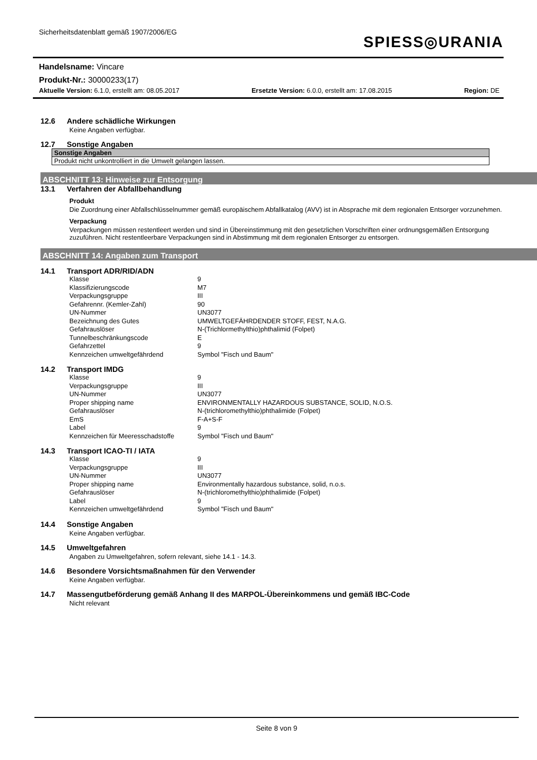Sicherheitsdatenblatt gemäß 1907/2006/EG
SPIESS◎URANIA
Handelsname: Vincare
Produkt-Nr.: 30000233(17)
Aktuelle Version: 6.1.0, erstellt am: 08.05.2017 Ersetzte Version: 6.0.0, erstellt am: 17.08.2015 Region: DE
12.6 Andere schädliche Wirkungen
Keine Angaben verfügbar.
12.7 Sonstige Angaben
| Sonstige Angaben |
| --- |
| Produkt nicht unkontrolliert in die Umwelt gelangen lassen. |
ABSCHNITT 13: Hinweise zur Entsorgung
13.1 Verfahren der Abfallbehandlung
Produkt
Die Zuordnung einer Abfallschlüsselnummer gemäß europäischem Abfallkatalog (AVV) ist in Absprache mit dem regionalen Entsorger vorzunehmen.
Verpackung
Verpackungen müssen restentleert werden und sind in Übereinstimmung mit den gesetzlichen Vorschriften einer ordnungsgemäßen Entsorgung zuzuführen. Nicht restentleerbare Verpackungen sind in Abstimmung mit dem regionalen Entsorger zu entsorgen.
ABSCHNITT 14: Angaben zum Transport
14.1 Transport ADR/RID/ADN
| Klasse | 9 |
| Klassifizierungscode | M7 |
| Verpackungsgruppe | III |
| Gefahrennr. (Kemler-Zahl) | 90 |
| UN-Nummer | UN3077 |
| Bezeichnung des Gutes | UMWELTGEFÄHRDENDER STOFF, FEST, N.A.G. |
| Gefahrauslöser | N-(Trichlormethylthio)phthalimid (Folpet) |
| Tunnelbeschränkungscode | E |
| Gefahrzettel | 9 |
| Kennzeichen umweltgefährdend | Symbol "Fisch und Baum" |
14.2 Transport IMDG
| Klasse | 9 |
| Verpackungsgruppe | III |
| UN-Nummer | UN3077 |
| Proper shipping name | ENVIRONMENTALLY HAZARDOUS SUBSTANCE, SOLID, N.O.S. |
| Gefahrauslöser | N-(trichloromethylthio)phthalimide (Folpet) |
| EmS | F-A+S-F |
| Label | 9 |
| Kennzeichen für Meeresschadstoffe | Symbol "Fisch und Baum" |
14.3 Transport ICAO-TI / IATA
| Klasse | 9 |
| Verpackungsgruppe | III |
| UN-Nummer | UN3077 |
| Proper shipping name | Environmentally hazardous substance, solid, n.o.s. |
| Gefahrauslöser | N-(trichloromethylthio)phthalimide (Folpet) |
| Label | 9 |
| Kennzeichen umweltgefährdend | Symbol "Fisch und Baum" |
14.4 Sonstige Angaben
Keine Angaben verfügbar.
14.5 Umweltgefahren
Angaben zu Umweltgefahren, sofern relevant, siehe 14.1 - 14.3.
14.6 Besondere Vorsichtsmaßnahmen für den Verwender
Keine Angaben verfügbar.
14.7 Massengutbeförderung gemäß Anhang II des MARPOL-Übereinkommens und gemäß IBC-Code
Nicht relevant
Seite 8 von 9